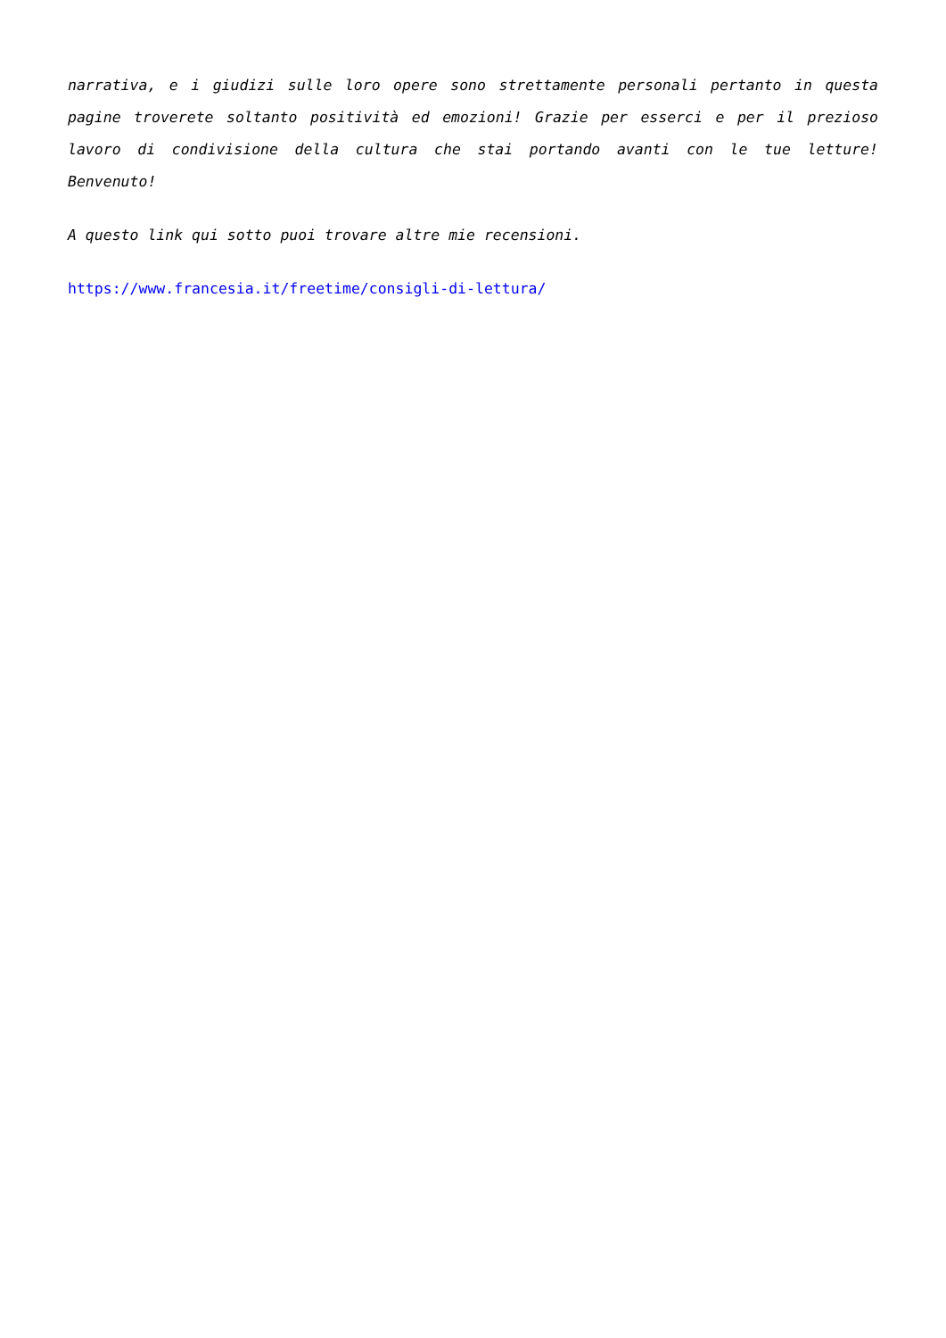narrativa, e i giudizi sulle loro opere sono strettamente personali pertanto in questa pagine troverete soltanto positività ed emozioni! Grazie per esserci e per il prezioso lavoro di condivisione della cultura che stai portando avanti con le tue letture! Benvenuto!
A questo link qui sotto puoi trovare altre mie recensioni.
https://www.francesia.it/freetime/consigli-di-lettura/